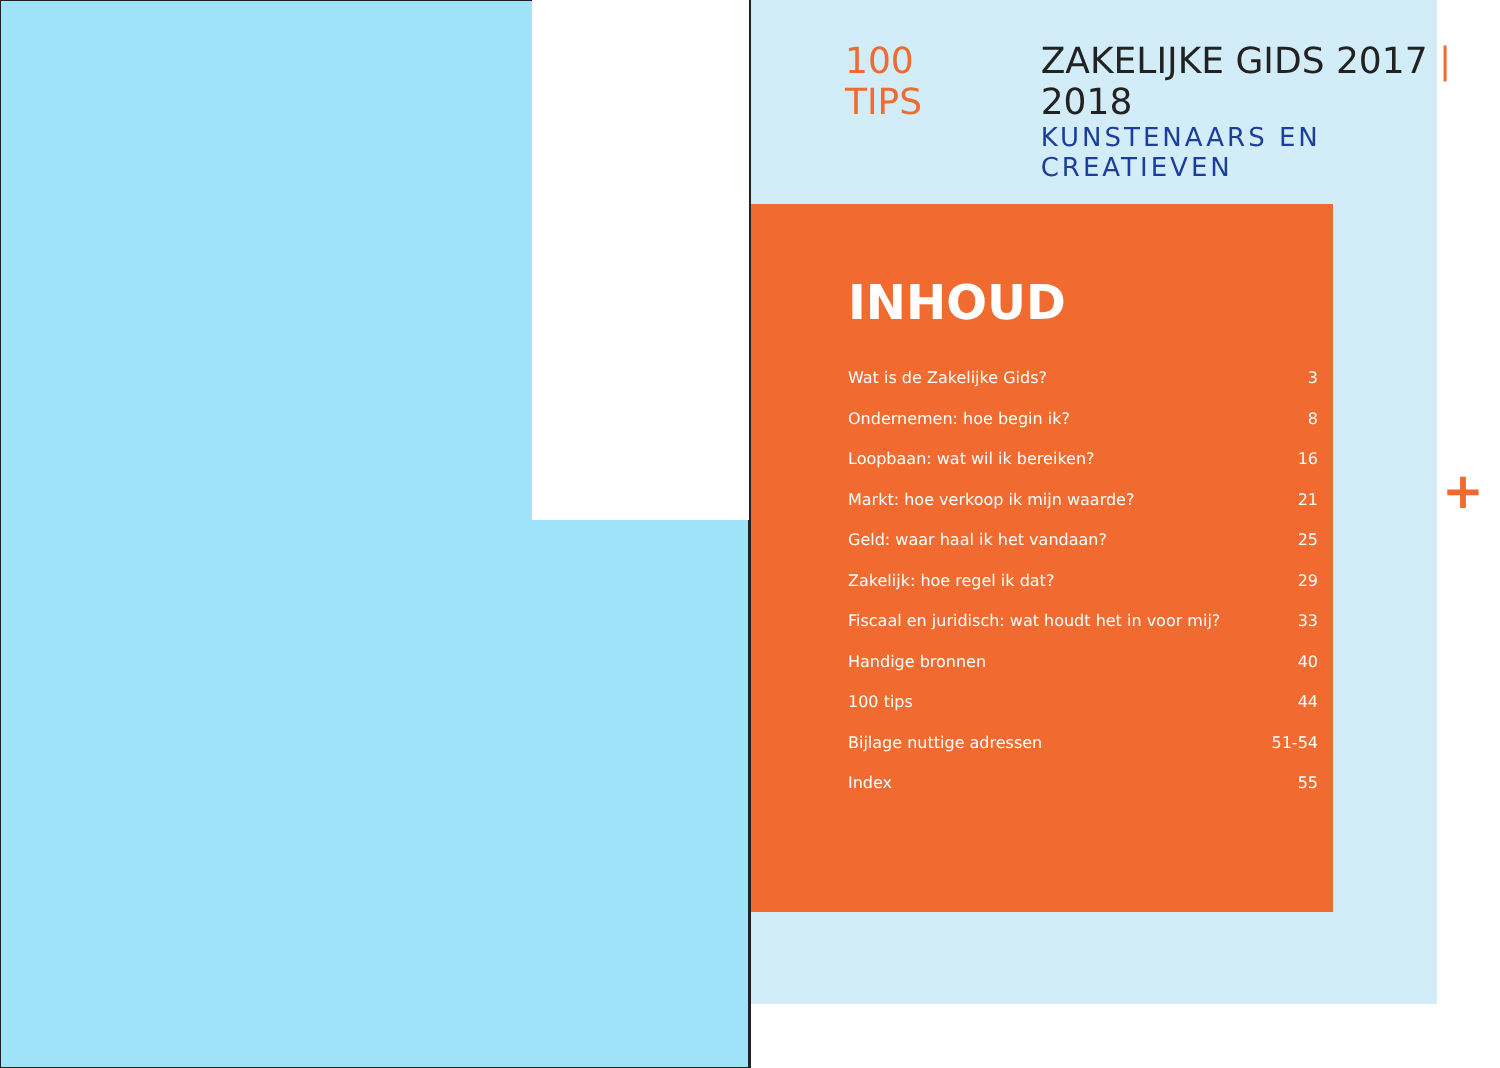100 TIPS ZAKELIJKE GIDS 2017 | 2018
KUNSTENAARS EN CREATIEVEN
INHOUD
Wat is de Zakelijke Gids? 3
Ondernemen: hoe begin ik? 8
Loopbaan: wat wil ik bereiken? 16
Markt: hoe verkoop ik mijn waarde? 21
Geld: waar haal ik het vandaan? 25
Zakelijk: hoe regel ik dat? 29
Fiscaal en juridisch: wat houdt het in voor mij? 33
Handige bronnen 40
100 tips 44
Bijlage nuttige adressen 51-54
Index 55
+